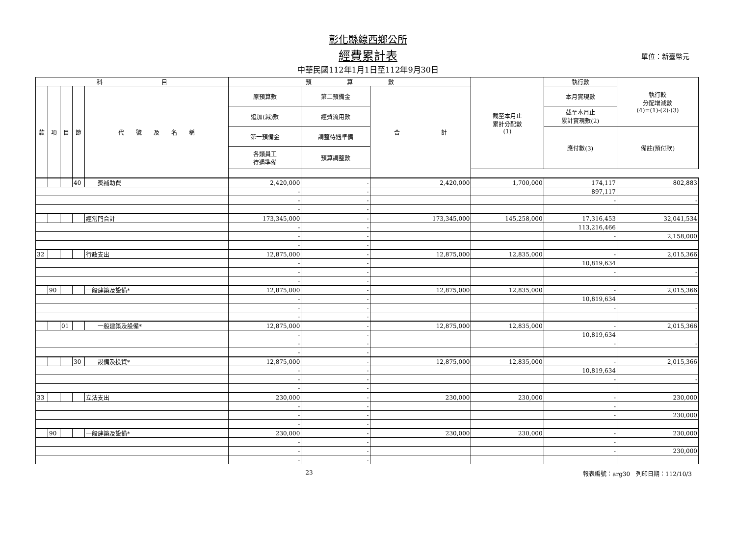彰化縣線西鄉公所
經費累計表 單位：新臺幣元
中華民國112年1月1日至112年9月30日
| 科 目 | | | | | 預 算 數 | | | 截至本月止 累計分配數 (1) | 執行數 | 執行較 分配增減數 (4)=(1)-(2)-(3) |
| --- | --- | --- | --- | --- | --- | --- | --- | --- | --- | --- |
| 款 | 項 | 目 | 節 | 代 號 及 名 稱 | 原預算數 | 第二預備金 | 合 計 | | 本月實現數 | |
| | | | | | 追加(減)數 | 經費流用數 | | | 截至本月止 累計實現數(2) | |
| | | | | | 第一預備金 | 調整待遇準備 | | | 應付數(3) | 備註(預付款) |
| | | | | | 各類員工 待遇準備 | 預算調整數 | | | | |
| | | | 40 | 獎補助費 | 2,420,000 | - | 2,420,000 | 1,700,000 | 174,117 | 802,883 |
| | | | | | - | - | | | 897,117 | |
| | | | | | - | - | | | - | - |
| | | | | | - | - | | | | |
| | | | | 經常門合計 | 173,345,000 | - | 173,345,000 | 145,258,000 | 17,316,453 | 32,041,534 |
| | | | | | - | - | | | 113,216,466 | |
| | | | | | - | - | | | - | 2,158,000 |
| | | | | | - | - | | | | |
| 32 | | | | 行政支出 | 12,875,000 | - | 12,875,000 | 12,835,000 | - | 2,015,366 |
| | | | | | - | - | | | 10,819,634 | |
| | | | | | - | - | | | - | - |
| | | | | | - | - | | | | |
| | 90 | | | 一般建築及設備* | 12,875,000 | - | 12,875,000 | 12,835,000 | - | 2,015,366 |
| | | | | | - | - | | | 10,819,634 | |
| | | | | | - | - | | | - | - |
| | | | | | - | - | | | | |
| | | 01 | | 一般建築及設備* | 12,875,000 | - | 12,875,000 | 12,835,000 | - | 2,015,366 |
| | | | | | - | - | | | 10,819,634 | |
| | | | | | - | - | | | - | - |
| | | | | | - | - | | | | |
| | | | 30 | 設備及投資* | 12,875,000 | - | 12,875,000 | 12,835,000 | - | 2,015,366 |
| | | | | | - | - | | | 10,819,634 | |
| | | | | | - | - | | | - | - |
| | | | | | - | - | | | | |
| 33 | | | | 立法支出 | 230,000 | - | 230,000 | 230,000 | - | 230,000 |
| | | | | | - | - | | | - | |
| | | | | | - | - | | | - | 230,000 |
| | | | | | - | - | | | | |
| | 90 | | | 一般建築及設備* | 230,000 | - | 230,000 | 230,000 | - | 230,000 |
| | | | | | - | - | | | - | |
| | | | | | - | - | | | - | 230,000 |
| | | | | | - | - | | | | |
23 報表編號：arg30　列印日期：112/10/3